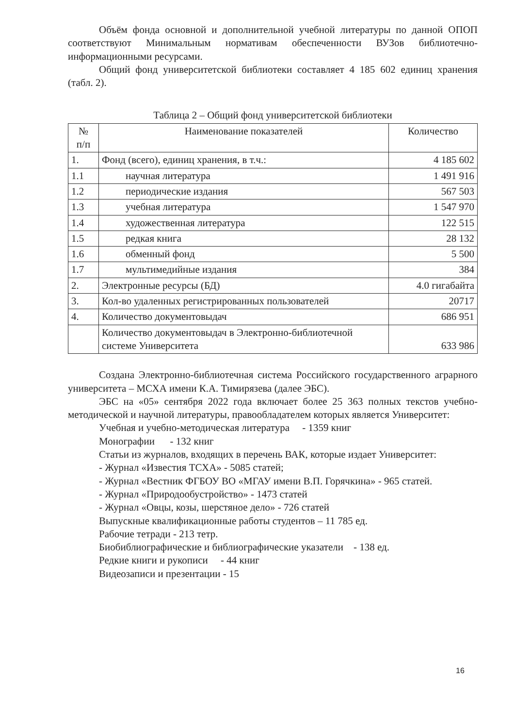Объём фонда основной и дополнительной учебной литературы по данной ОПОП соответствуют Минимальным нормативам обеспеченности ВУЗов библиотечно-информационными ресурсами.
Общий фонд университетской библиотеки составляет 4 185 602 единиц хранения (табл. 2).
Таблица 2 – Общий фонд университетской библиотеки
| № п/п | Наименование показателей | Количество |
| --- | --- | --- |
| 1. | Фонд (всего), единиц хранения, в т.ч.: | 4 185 602 |
| 1.1 | научная литература | 1 491 916 |
| 1.2 | периодические издания | 567 503 |
| 1.3 | учебная литература | 1 547 970 |
| 1.4 | художественная литература | 122 515 |
| 1.5 | редкая книга | 28 132 |
| 1.6 | обменный фонд | 5 500 |
| 1.7 | мультимедийные издания | 384 |
| 2. | Электронные ресурсы (БД) | 4.0 гигабайта |
| 3. | Кол-во удаленных регистрированных пользователей | 20717 |
| 4. | Количество документовыдач | 686 951 |
| | Количество документовыдач в Электронно-библиотечной системе Университета | 633 986 |
Создана Электронно-библиотечная система Российского государственного аграрного университета – МСХА имени К.А. Тимирязева (далее ЭБС).
ЭБС на «05» сентября 2022 года включает более 25 363 полных текстов учебно-методической и научной литературы, правообладателем которых является Университет:
Учебная и учебно-методическая литература - 1359 книг
Монографии - 132 книг
Статьи из журналов, входящих в перечень ВАК, которые издает Университет:
- Журнал «Известия ТСХА» - 5085 статей;
- Журнал «Вестник ФГБОУ ВО «МГАУ имени В.П. Горячкина» - 965 статей.
- Журнал «Природообустройство» - 1473 статей
- Журнал «Овцы, козы, шерстяное дело» - 726 статей
Выпускные квалификационные работы студентов – 11 785 ед.
Рабочие тетради - 213 тетр.
Биобиблиографические и библиографические указатели - 138 ед.
Редкие книги и рукописи - 44 книг
Видеозаписи и презентации - 15
16